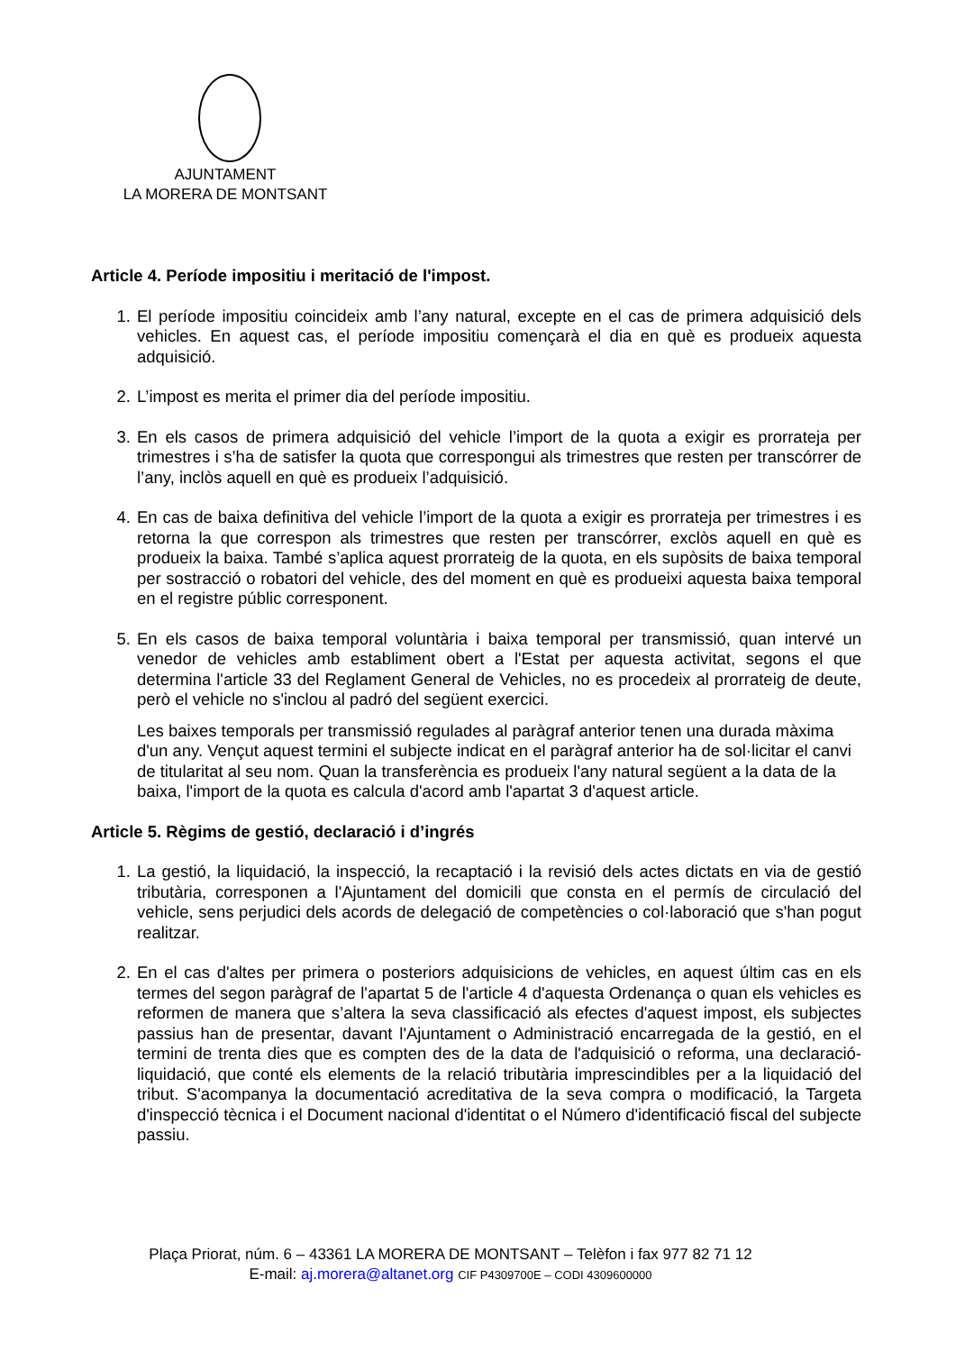AJUNTAMENT
LA MORERA DE MONTSANT
Article 4. Període impositiu i meritació de l'impost.
1. El període impositiu coincideix amb l’any natural, excepte en el cas de primera adquisició dels vehicles. En aquest cas, el període impositiu començarà el dia en què es produeix aquesta adquisició.
2. L’impost es merita el primer dia del període impositiu.
3. En els casos de primera adquisició del vehicle l’import de la quota a exigir es prorrateja per trimestres i s’ha de satisfer la quota que correspongui als trimestres que resten per transcórrer de l’any, inclòs aquell en què es produeix l’adquisició.
4. En cas de baixa definitiva del vehicle l’import de la quota a exigir es prorrateja per trimestres i es retorna la que correspon als trimestres que resten per transcórrer, exclòs aquell en què es produeix la baixa. També s’aplica aquest prorrateig de la quota, en els supòsits de baixa temporal per sostracció o robatori del vehicle, des del moment en què es produeixi aquesta baixa temporal en el registre públic corresponent.
5. En els casos de baixa temporal voluntària i baixa temporal per transmissió, quan intervé un venedor de vehicles amb establiment obert a l'Estat per aquesta activitat, segons el que determina l'article 33 del Reglament General de Vehicles, no es procedeix al prorrateig de deute, però el vehicle no s'inclou al padró del següent exercici.
Les baixes temporals per transmissió regulades al paràgraf anterior tenen una durada màxima d'un any. Vençut aquest termini el subjecte indicat en el paràgraf anterior ha de sol·licitar el canvi de titularitat al seu nom. Quan la transferència es produeix l'any natural següent a la data de la baixa, l'import de la quota es calcula d'acord amb l'apartat 3 d'aquest article.
Article 5. Règims de gestió, declaració i d’ingrés
1. La gestió, la liquidació, la inspecció, la recaptació i la revisió dels actes dictats en via de gestió tributària, corresponen a l'Ajuntament del domicili que consta en el permís de circulació del vehicle, sens perjudici dels acords de delegació de competències o col·laboració que s'han pogut realitzar.
2. En el cas d'altes per primera o posteriors adquisicions de vehicles, en aquest últim cas en els termes del segon paràgraf de l'apartat 5 de l'article 4 d'aquesta Ordenança o quan els vehicles es reformen de manera que s’altera la seva classificació als efectes d'aquest impost, els subjectes passius han de presentar, davant l'Ajuntament o Administració encarregada de la gestió, en el termini de trenta dies que es compten des de la data de l'adquisició o reforma, una declaració-liquidació, que conté els elements de la relació tributària imprescindibles per a la liquidació del tribut. S'acompanya la documentació acreditativa de la seva compra o modificació, la Targeta d'inspecció tècnica i el Document nacional d'identitat o el Número d'identificació fiscal del subjecte passiu.
Plaça Priorat, núm. 6 – 43361 LA MORERA DE MONTSANT – Telèfon i fax 977 82 71 12
E-mail: aj.morera@altanet.org CIF P4309700E – CODI 4309600000